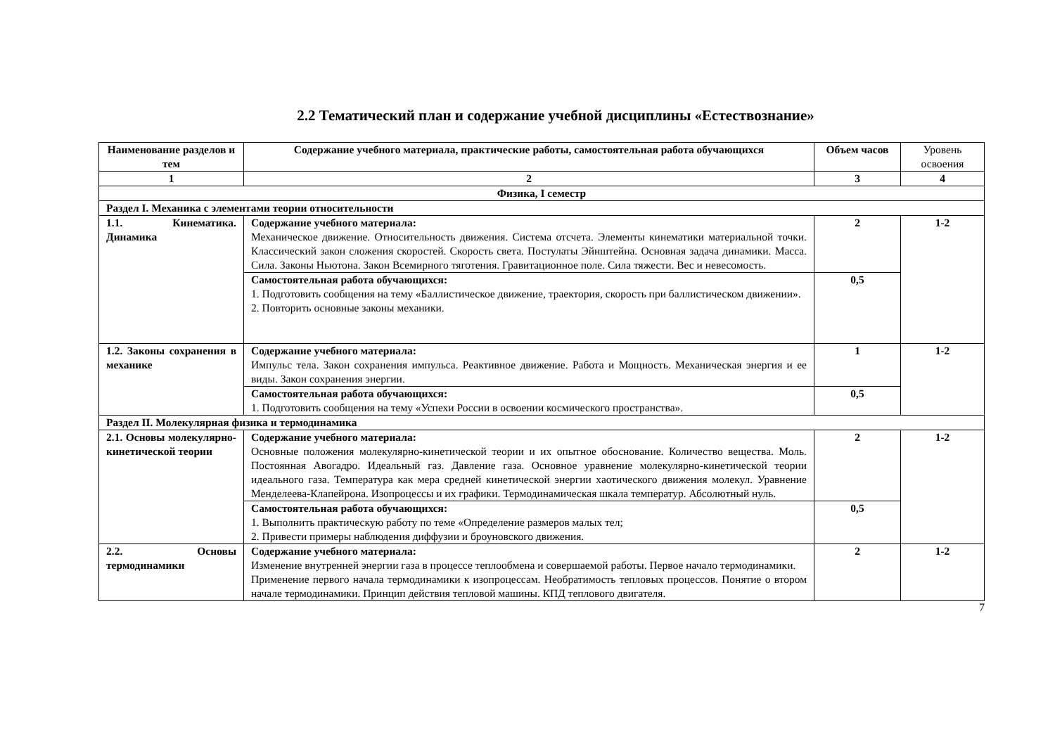2.2 Тематический план и содержание учебной дисциплины «Естествознание»
| Наименование разделов и тем | Содержание учебного материала, практические работы, самостоятельная работа обучающихся | Объем часов | Уровень освоения |
| --- | --- | --- | --- |
| 1 | 2 | 3 | 4 |
| Физика, I семестр | | | |
| Раздел I. Механика с элементами теории относительности | | | |
| 1.1. Кинематика. Динамика | Содержание учебного материала: Механическое движение. Относительность движения. Система отсчета. Элементы кинематики материальной точки. Классический закон сложения скоростей. Скорость света. Постулаты Эйнштейна. Основная задача динамики. Масса. Сила. Законы Ньютона. Закон Всемирного тяготения. Гравитационное поле. Сила тяжести. Вес и невесомость. | 2 | 1-2 |
| | Самостоятельная работа обучающихся: 1. Подготовить сообщения на тему «Баллистическое движение, траектория, скорость при баллистическом движении». 2. Повторить основные законы механики. | 0,5 | |
| 1.2. Законы сохранения в механике | Содержание учебного материала: Импульс тела. Закон сохранения импульса. Реактивное движение. Работа и Мощность. Механическая энергия и ее виды. Закон сохранения энергии. | 1 | 1-2 |
| | Самостоятельная работа обучающихся: 1. Подготовить сообщения на тему «Успехи России в освоении космического пространства». | 0,5 | |
| Раздел II. Молекулярная физика и термодинамика | | | |
| 2.1. Основы молекулярно-кинетической теории | Содержание учебного материала: Основные положения молекулярно-кинетической теории и их опытное обоснование. Количество вещества. Моль. Постоянная Авогадро. Идеальный газ. Давление газа. Основное уравнение молекулярно-кинетической теории идеального газа. Температура как мера средней кинетической энергии хаотического движения молекул. Уравнение Менделеева-Клапейрона. Изопроцессы и их графики. Термодинамическая шкала температур. Абсолютный нуль. | 2 | 1-2 |
| | Самостоятельная работа обучающихся: 1. Выполнить практическую работу по теме «Определение размеров малых тел; 2. Привести примеры наблюдения диффузии и броуновского движения. | 0,5 | |
| 2.2. Основы термодинамики | Содержание учебного материала: Изменение внутренней энергии газа в процессе теплообмена и совершаемой работы. Первое начало термодинамики. Применение первого начала термодинамики к изопроцессам. Необратимость тепловых процессов. Понятие о втором начале термодинамики. Принцип действия тепловой машины. КПД теплового двигателя. | 2 | 1-2 |
7